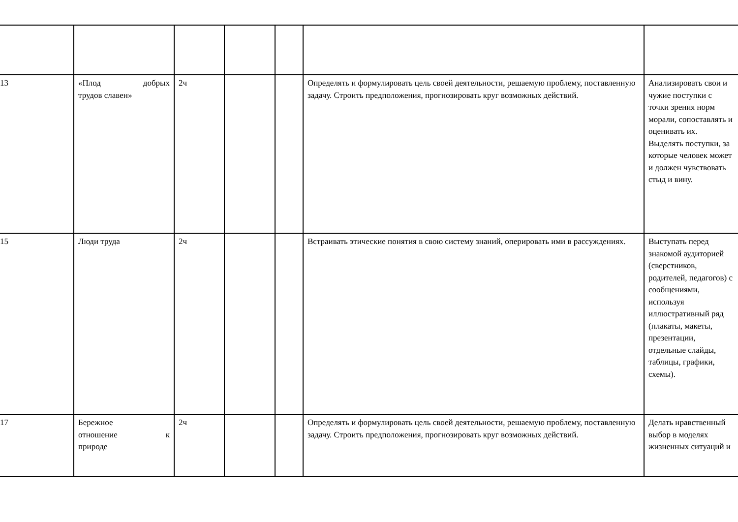| 13 | «Плод добрых трудов славен» | 2ч | | | Определять и формулировать цель своей деятельности, решаемую проблему, поставленную задачу. Строить предположения, прогнозировать круг возможных действий. | Анализировать свои и чужие поступки с точки зрения норм морали, сопоставлять и оценивать их. Выделять поступки, за которые человек может и должен чувствовать стыд и вину. |
| 15 | Люди труда | 2ч | | | Встраивать этические понятия в свою систему знаний, оперировать ими в рассуждениях. | Выступать перед знакомой аудиторией (сверстников, родителей, педагогов) с сообщениями, используя иллюстративный ряд (плакаты, макеты, презентации, отдельные слайды, таблицы, графики, схемы). |
| 17 | Бережное отношение к природе | 2ч | | | Определять и формулировать цель своей деятельности, решаемую проблему, поставленную задачу. Строить предположения, прогнозировать круг возможных действий. | Делать нравственный выбор в моделях жизненных ситуаций и |